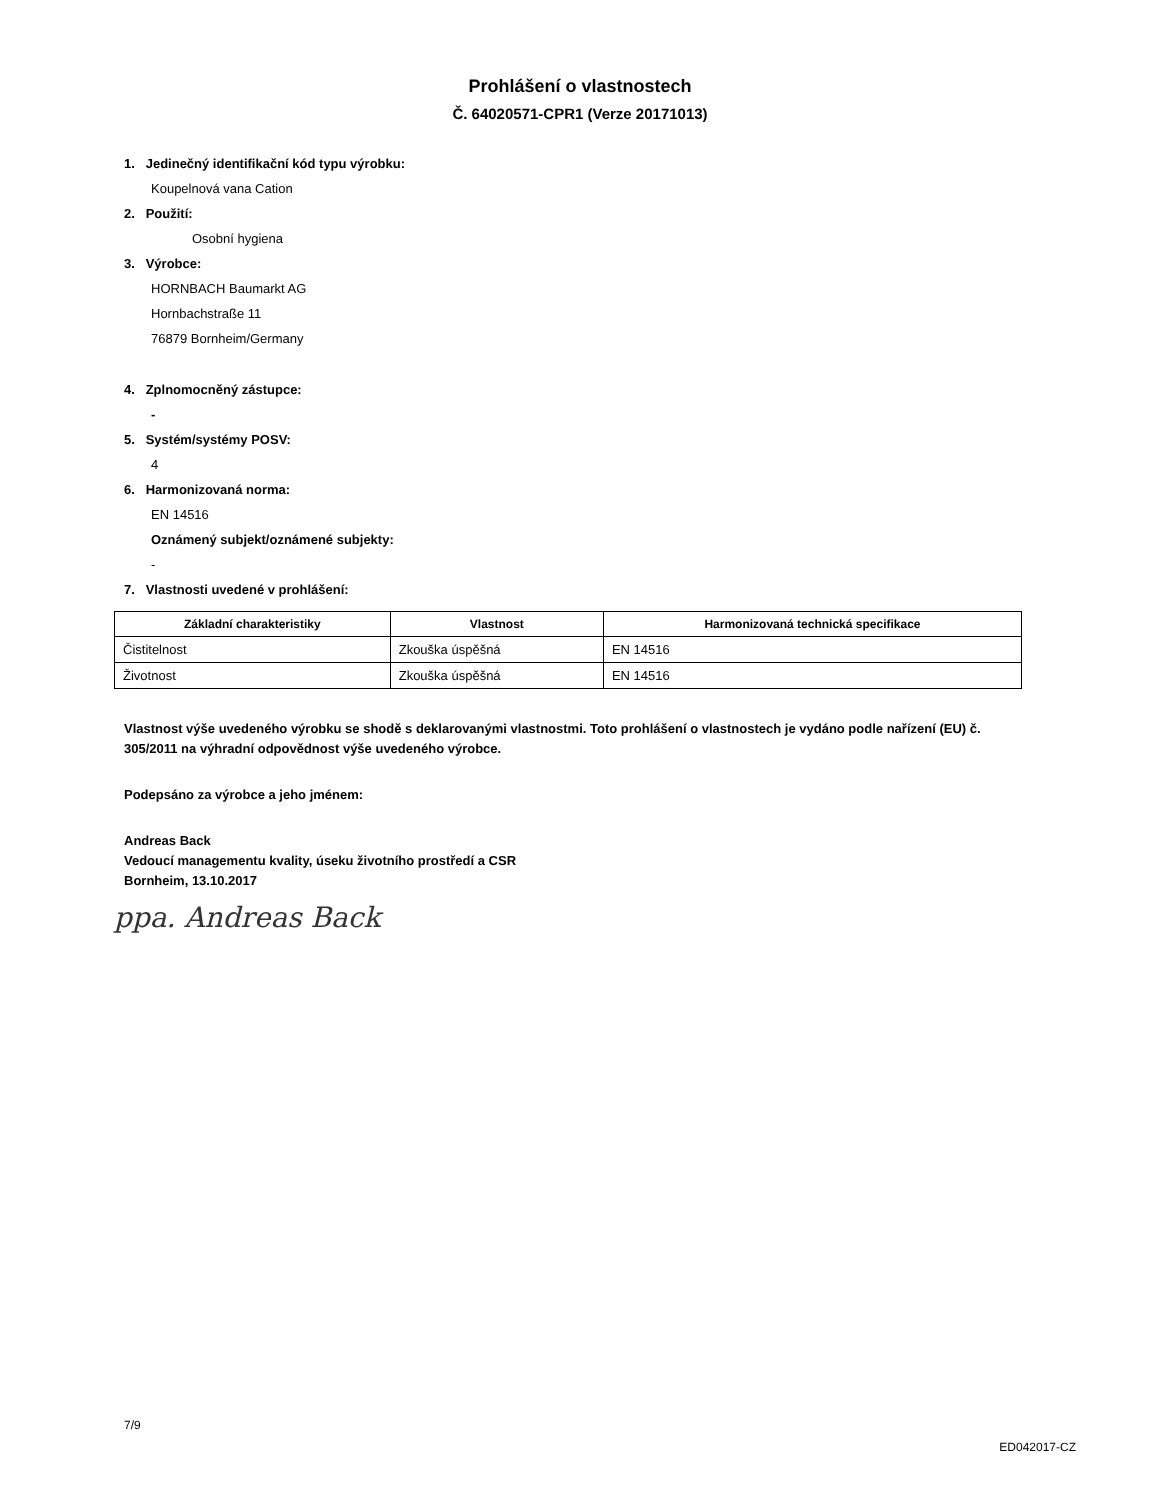Prohlášení o vlastnostech
Č. 64020571-CPR1 (Verze 20171013)
1. Jedinečný identifikační kód typu výrobku:
Koupelnová vana Cation
2. Použití:
Osobní hygiena
3. Výrobce:
HORNBACH Baumarkt AG
Hornbachstraße 11
76879 Bornheim/Germany
4. Zplnomocněný zástupce:
-
5. Systém/systémy POSV:
4
6. Harmonizovaná norma:
EN 14516
Oznámený subjekt/oznámené subjekty:
-
7. Vlastnosti uvedené v prohlášení:
| Základní charakteristiky | Vlastnost | Harmonizovaná technická specifikace |
| --- | --- | --- |
| Čistitelnost | Zkouška úspěšná | EN 14516 |
| Životnost | Zkouška úspěšná | EN 14516 |
Vlastnost výše uvedeného výrobku se shodě s deklarovanými vlastnostmi. Toto prohlášení o vlastnostech je vydáno podle nařízení (EU) č. 305/2011 na výhradní odpovědnost výše uvedeného výrobce.
Podepsáno za výrobce a jeho jménem:
Andreas Back
Vedoucí managementu kvality, úseku životního prostředí a CSR
Bornheim, 13.10.2017
ppa. Andreas Back
7/9 ED042017-CZ